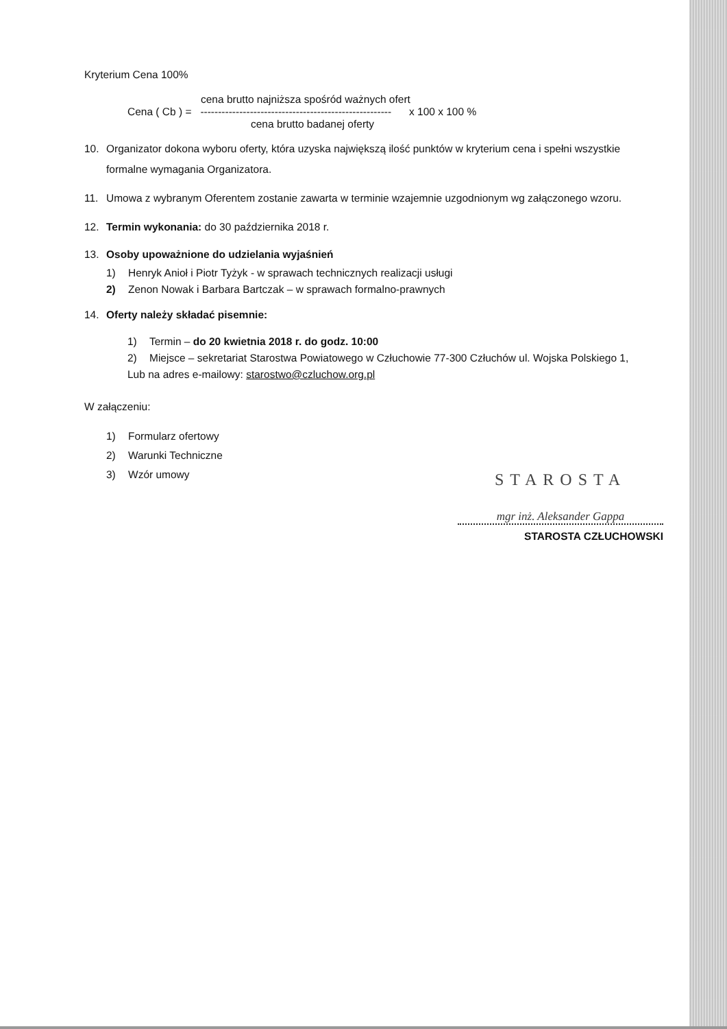Kryterium Cena 100%
cena brutto najniższa spośród ważnych ofert
Cena ( Cb ) = ------------------------------------------------------ x 100 x 100 %
cena brutto badanej oferty
10. Organizator dokona wyboru oferty, która uzyska największą ilość punktów w kryterium cena i spełni wszystkie formalne wymagania Organizatora.
11. Umowa z wybranym Oferentem zostanie zawarta w terminie wzajemnie uzgodnionym wg załączonego wzoru.
12. Termin wykonania: do 30 października 2018 r.
13. Osoby upoważnione do udzielania wyjaśnień
1) Henryk Anioł i Piotr Tyżyk - w sprawach technicznych realizacji usługi
2) Zenon Nowak i Barbara Bartczak – w sprawach formalno-prawnych
14. Oferty należy składać pisemnie:
1) Termin – do 20 kwietnia 2018 r. do godz. 10:00
2) Miejsce – sekretariat Starostwa Powiatowego w Człuchowie 77-300 Człuchów ul. Wojska Polskiego 1,
Lub na adres e-mailowy: starostwo@czluchow.org.pl
W załączeniu:
1) Formularz ofertowy
2) Warunki Techniczne
3) Wzór umowy
STAROSTA
mgr inż. Aleksander Gappa
STAROSTA CZŁUCHOWSKI